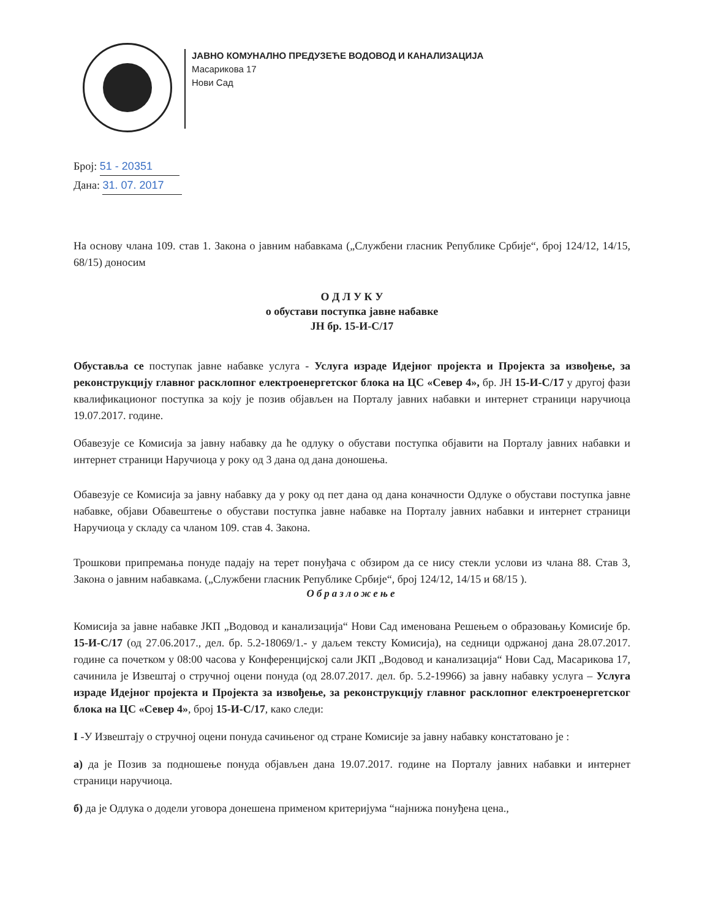ЈАВНО КОМУНАЛНО ПРЕДУЗЕЋЕ ВОДОВОД И КАНАЛИЗАЦИЈА
Масарикова 17
Нови Сад
Број: 51 - 20351
Дана: 31. 07. 2017
На основу члана 109. став 1. Закона о јавним набавкама („Службени гласник Републике Србије“, број 124/12, 14/15, 68/15) доносим
О Д Л У К У
о обустави поступка јавне набавке
ЈН бр. 15-И-С/17
Обуставља се поступак јавне набавке услуга - Услуга израде Идејног пројекта и Пројекта за извођење, за реконструкцију главног расклопног електроенергетског блока на ЦС «Север 4», бр. ЈН 15-И-С/17 у другој фази квалификационог поступка за коју је позив објављен на Порталу јавних набавки и интернет страници наручиоца 19.07.2017. године.
Обавезује се Комисија за јавну набавку да ће одлуку о обустави поступка објавити на Порталу јавних набавки и интернет страници Наручиоца у року од 3 дана од дана доношења.
Обавезује се Комисија за јавну набавку да у року од пет дана од дана коначности Одлуке о обустави поступка јавне набавке, објави Обавештење о обустави поступка јавне набавке на Порталу јавних набавки и интернет страници Наручиоца у складу са чланом 109. став 4. Закона.
Трошкови припремања понуде падају на терет понуђача с обзиром да се нису стекли услови из члана 88. Став 3, Закона о јавним набавкама. („Службени гласник Републике Србије“, број 124/12, 14/15 и 68/15 ).
Образложење
Комисија за јавне набавке ЈКП „Водовод и канализација“ Нови Сад именована Решењем о образовању Комисије бр. 15-И-С/17 (од 27.06.2017., дел. бр. 5.2-18069/1.- у даљем тексту Комисија), на седници одржаној дана 28.07.2017. године са почетком у 08:00 часова у Конференцијској сали ЈКП „Водовод и канализација“ Нови Сад, Масарикова 17, сачинила је Извештај о стручној оцени понуда (од 28.07.2017. дел. бр. 5.2-19966) за јавну набавку услуга – Услуга израде Идејног пројекта и Пројекта за извођење, за реконструкцију главног расклопног електроенергетског блока на ЦС «Север 4», број 15-И-С/17, како следи:
I -У Извештају о стручној оцени понуда сачињеног од стране Комисије за јавну набавку констатовано је :
а) да је Позив за подношење понуда објављен дана 19.07.2017. године на Порталу јавних набавки и интернет страници наручиоца.
б) да је Одлука о додели уговора донешена применом критеријума “најнижа понуђена цена.,